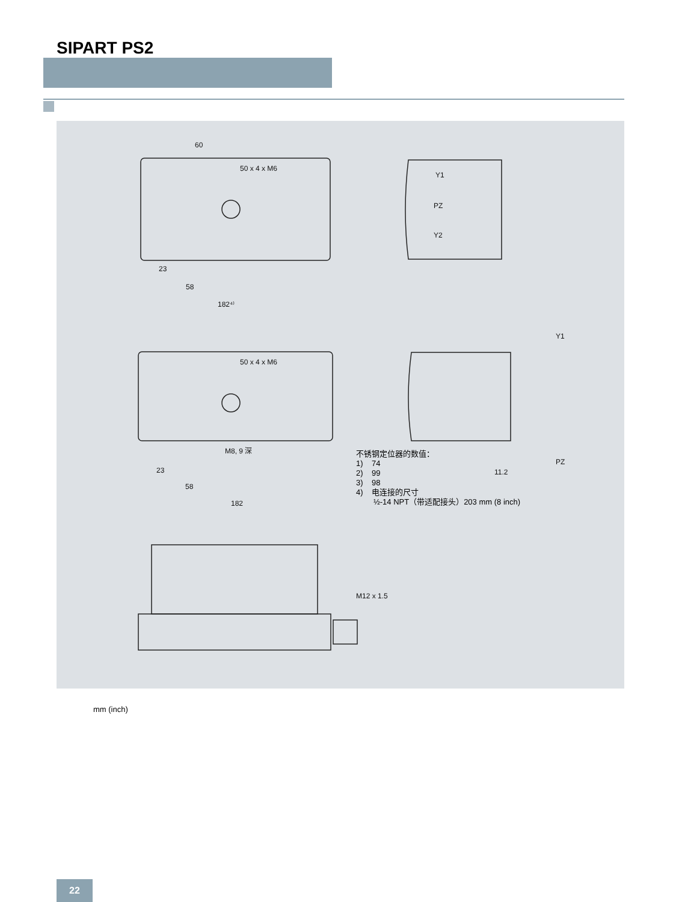SIPART PS2
60
50 x 4 x M6
23
58
182⁴⁾
Y1
PZ
Y2
50 x 4 x M6
M8, 9 深
23
58
182
Y1
PZ
11.2
M12 x 1.5
不锈钢定位器的数值：
1) 74
2) 99
3) 98
4) 电连接的尺寸
½-14 NPT（带适配接头）203 mm (8 inch)
mm (inch)
22